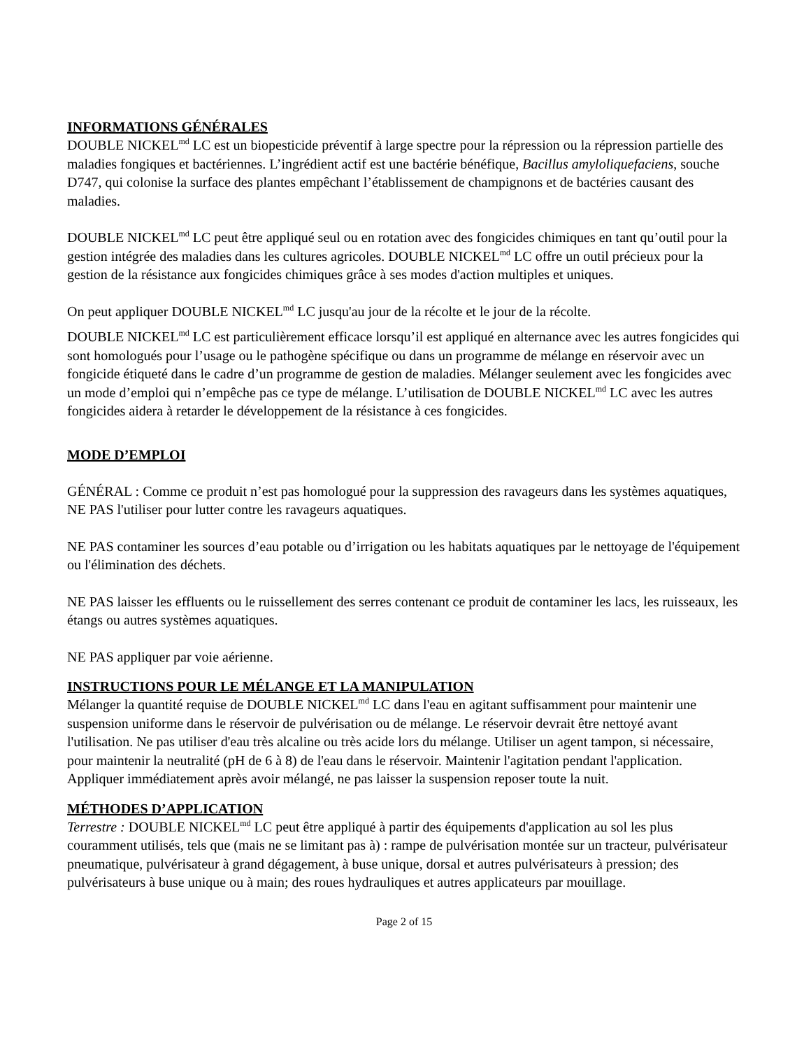INFORMATIONS GÉNÉRALES
DOUBLE NICKEL<sup>md</sup> LC est un biopesticide préventif à large spectre pour la répression ou la répression partielle des maladies fongiques et bactériennes. L’ingrédient actif est une bactérie bénéfique, Bacillus amyloliquefaciens, souche D747, qui colonise la surface des plantes empêchant l’établissement de champignons et de bactéries causant des maladies.
DOUBLE NICKEL<sup>md</sup> LC peut être appliqué seul ou en rotation avec des fongicides chimiques en tant qu’outil pour la gestion intégrée des maladies dans les cultures agricoles. DOUBLE NICKEL<sup>md</sup> LC offre un outil précieux pour la gestion de la résistance aux fongicides chimiques grâce à ses modes d'action multiples et uniques.
On peut appliquer DOUBLE NICKEL<sup>md</sup> LC jusqu'au jour de la récolte et le jour de la récolte.
DOUBLE NICKEL<sup>md</sup> LC est particulièrement efficace lorsqu’il est appliqué en alternance avec les autres fongicides qui sont homologués pour l’usage ou le pathogène spécifique ou dans un programme de mélange en réservoir avec un fongicide étiqueté dans le cadre d’un programme de gestion de maladies. Mélanger seulement avec les fongicides avec un mode d’emploi qui n’empêche pas ce type de mélange. L’utilisation de DOUBLE NICKEL<sup>md</sup> LC avec les autres fongicides aidera à retarder le développement de la résistance à ces fongicides.
MODE D’EMPLOI
GÉNÉRAL : Comme ce produit n’est pas homologué pour la suppression des ravageurs dans les systèmes aquatiques, NE PAS l'utiliser pour lutter contre les ravageurs aquatiques.
NE PAS contaminer les sources d’eau potable ou d’irrigation ou les habitats aquatiques par le nettoyage de l'équipement ou l'élimination des déchets.
NE PAS laisser les effluents ou le ruissellement des serres contenant ce produit de contaminer les lacs, les ruisseaux, les étangs ou autres systèmes aquatiques.
NE PAS appliquer par voie aérienne.
INSTRUCTIONS POUR LE MÉLANGE ET LA MANIPULATION
Mélanger la quantité requise de DOUBLE NICKEL<sup>md</sup> LC dans l'eau en agitant suffisamment pour maintenir une suspension uniforme dans le réservoir de pulvérisation ou de mélange. Le réservoir devrait être nettoyé avant l'utilisation. Ne pas utiliser d'eau très alcaline ou très acide lors du mélange. Utiliser un agent tampon, si nécessaire, pour maintenir la neutralité (pH de 6 à 8) de l'eau dans le réservoir. Maintenir l'agitation pendant l'application. Appliquer immédiatement après avoir mélangé, ne pas laisser la suspension reposer toute la nuit.
MÉTHODES D’APPLICATION
Terrestre : DOUBLE NICKEL<sup>md</sup> LC peut être appliqué à partir des équipements d'application au sol les plus couramment utilisés, tels que (mais ne se limitant pas à) : rampe de pulvérisation montée sur un tracteur, pulvérisateur pneumatique, pulvérisateur à grand dégagement, à buse unique, dorsal et autres pulvérisateurs à pression; des pulvérisateurs à buse unique ou à main; des roues hydrauliques et autres applicateurs par mouillage.
Page 2 of 15